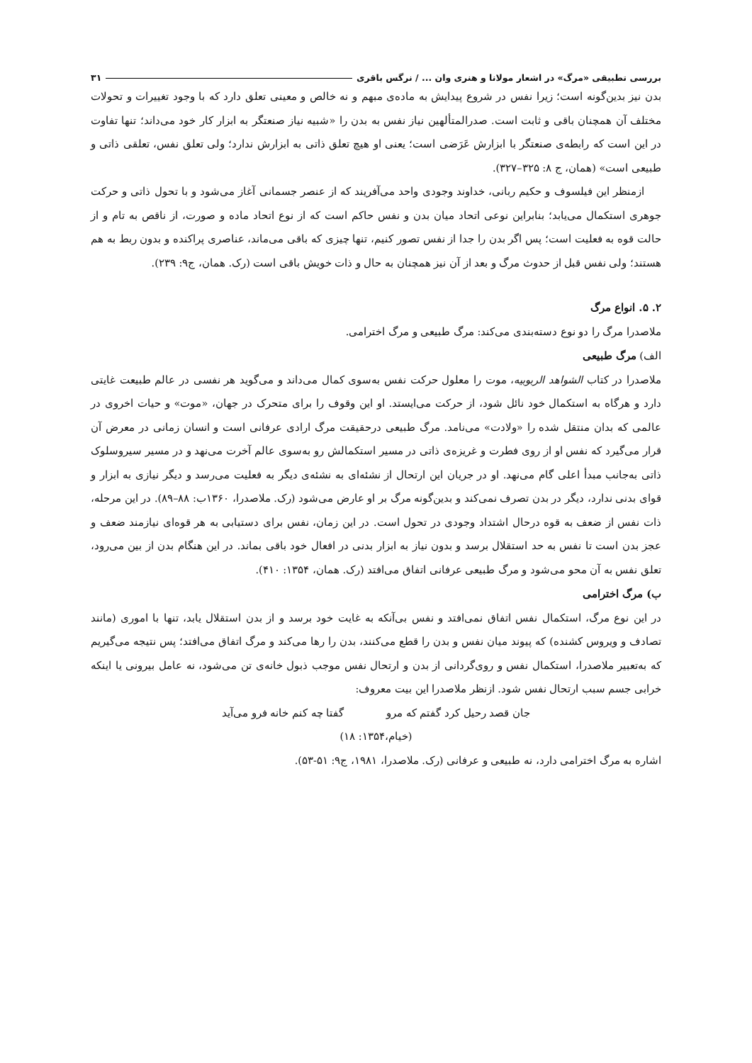بررسی تطبیقی «مرگ» در اشعار مولانا و هنری وان ... / نرگس باقری ۳۱
بدن نیز بدین‌گونه است؛ زیرا نفس در شروع پیدایش به ماده‌ی مبهم و نه خالص و معینی تعلق دارد که با وجود تغییرات و تحولات مختلف آن همچنان باقی و ثابت است. صدرالمتألهین نیاز نفس به بدن را «شبیه نیاز صنعتگر به ابزار کار خود می‌داند؛ تنها تفاوت در این است که رابطه‌ی صنعتگر با ابزارش عَرَضی است؛ یعنی او هیچ تعلق ذاتی به ابزارش ندارد؛ ولی تعلق نفس، تعلقی ذاتی و طبیعی است» (همان، ج ۸: ۳۲۵–۳۲۷).
ازمنظر این فیلسوف و حکیم ربانی، خداوند وجودی واحد می‌آفریند که از عنصر جسمانی آغاز می‌شود و با تحول ذاتی و حرکت جوهری استکمال می‌یابد؛ بنابراین نوعی اتحاد میان بدن و نفس حاکم است که از نوع اتحاد ماده و صورت، از ناقص به تام و از حالت قوه به فعلیت است؛ پس اگر بدن را جدا از نفس تصور کنیم، تنها چیزی که باقی می‌ماند، عناصری پراکنده و بدون ربط به هم هستند؛ ولی نفس قبل از حدوث مرگ و بعد از آن نیز همچنان به حال و ذات خویش باقی است (رک. همان، ج۹: ۲۳۹).
۲. ۵. انواع مرگ
ملاصدرا مرگ را دو نوع دسته‌بندی می‌کند: مرگ طبیعی و مرگ اخترامی.
الف) مرگ طبیعی
ملاصدرا در کتاب الشواهد الربوبیه، موت را معلول حرکت نفس به‌سوی کمال می‌داند و می‌گوید هر نفسی در عالم طبیعت غایتی دارد و هرگاه به استکمال خود نائل شود، از حرکت می‌ایستد. او این وقوف را برای متحرک در جهان، «موت» و حیات اخروی در عالمی که بدان منتقل شده را «ولادت» می‌نامد. مرگ طبیعی درحقیقت مرگ ارادی عرفانی است و انسان زمانی در معرض آن قرار می‌گیرد که نفس او از روی فطرت و غریزه‌ی ذاتی در مسیر استکمالش رو به‌سوی عالم آخرت می‌نهد و در مسیر سیروسلوک ذاتی به‌جانب مبدأ اعلی گام می‌نهد. او در جریان این ارتحال از نشئه‌ای به نشئه‌ی دیگر به فعلیت می‌رسد و دیگر نیازی به ابزار و قوای بدنی ندارد، دیگر در بدن تصرف نمی‌کند و بدین‌گونه مرگ بر او عارض می‌شود (رک. ملاصدرا، ۱۳۶۰ب: ۸۸–۸۹). در این مرحله، ذات نفس از ضعف به قوه درحال اشتداد وجودی در تحول است. در این زمان، نفس برای دستیابی به هر قوه‌ای نیازمند ضعف و عجز بدن است تا نفس به حد استقلال برسد و بدون نیاز به ابزار بدنی در افعال خود باقی بماند. در این هنگام بدن از بین می‌رود، تعلق نفس به آن محو می‌شود و مرگ طبیعی عرفانی اتفاق می‌افتد (رک. همان، ۱۳۵۴: ۴۱۰).
ب) مرگ اخترامی
در این نوع مرگ، استکمال نفس اتفاق نمی‌افتد و نفس بی‌آنکه به غایت خود برسد و از بدن استقلال یابد، تنها با اموری (مانند تصادف و ویروس کشنده) که پیوند میان نفس و بدن را قطع می‌کنند، بدن را رها می‌کند و مرگ اتفاق می‌افتد؛ پس نتیجه می‌گیریم که به‌تعبیر ملاصدرا، استکمال نفس و روی‌گردانی از بدن و ارتحال نفس موجب ذبول خانه‌ی تن می‌شود، نه عامل بیرونی یا اینکه خرابی جسم سبب ارتحال نفس شود. ازنظر ملاصدرا این بیت معروف:
جان قصد رحیل کرد گفتم که مرو گفتا چه کنم خانه فرو می‌آید
(خیام،۱۳۵۴: ۱۸)
اشاره به مرگ اخترامی دارد، نه طبیعی و عرفانی (رک. ملاصدرا، ۱۹۸۱، ج۹: ۵۱-۵۳).